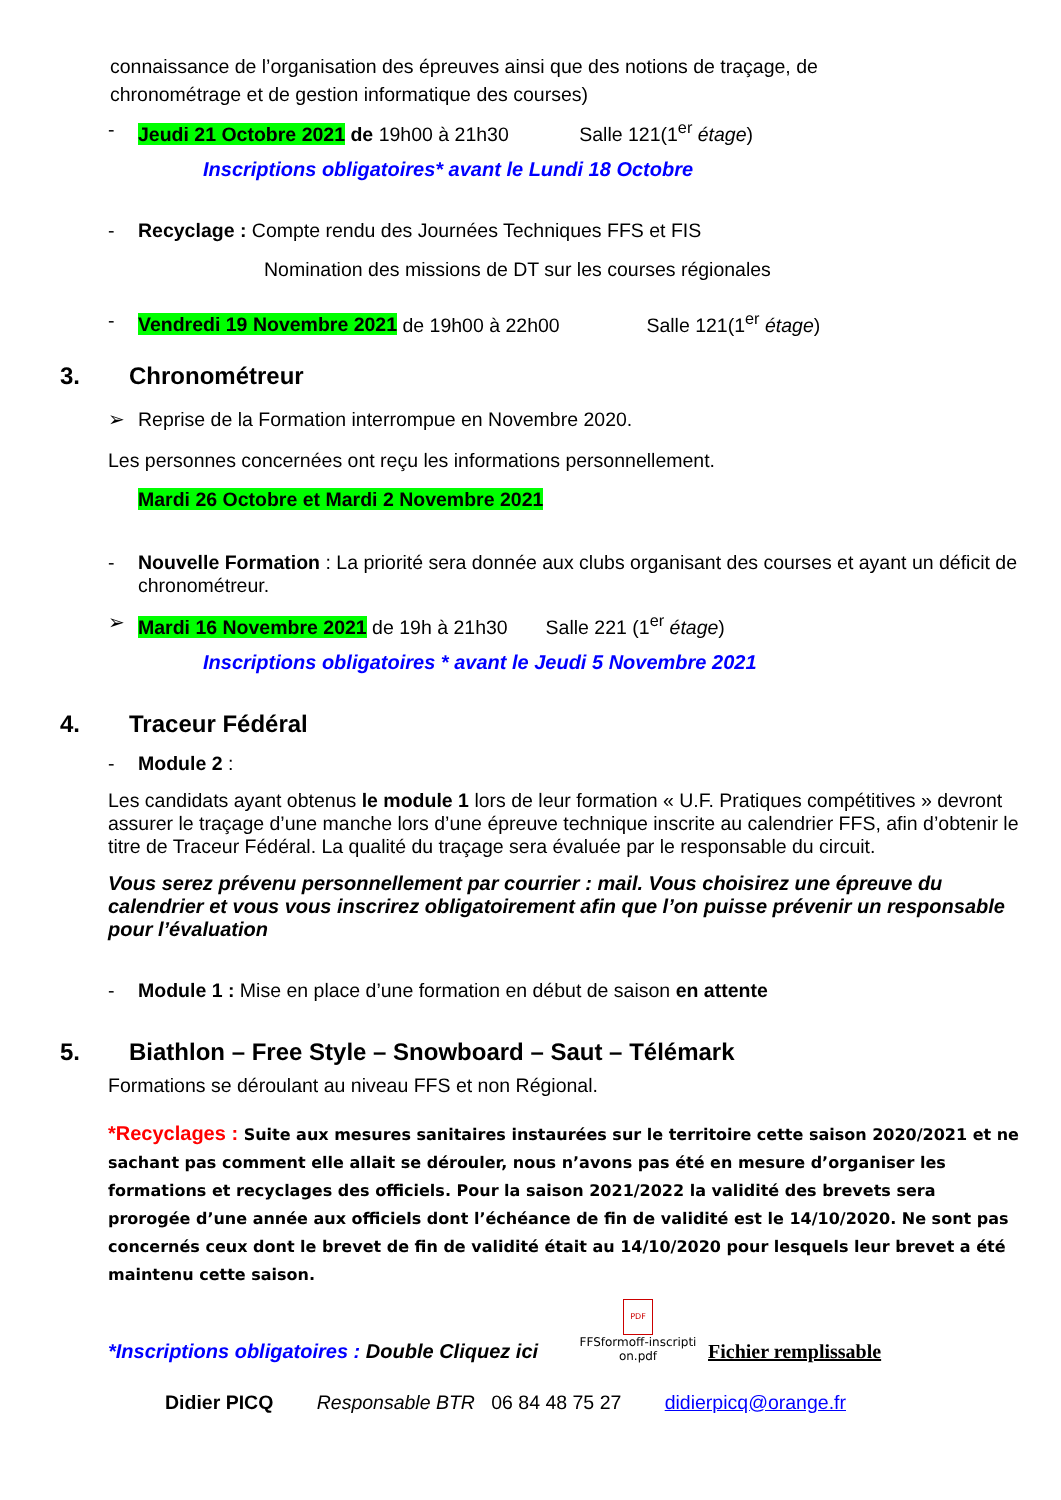connaissance de l’organisation des épreuves ainsi que des notions de traçage, de chronométrage et de gestion informatique des courses)
- Jeudi 21 Octobre 2021 de 19h00 à 21h30 Salle 121(1<sup>er</sup> étage)
Inscriptions obligatoires* avant le Lundi 18 Octobre
- Recyclage : Compte rendu des Journées Techniques FFS et FIS
Nomination des missions de DT sur les courses régionales
- Vendredi 19 Novembre 2021 de 19h00 à 22h00 Salle 121(1<sup>er</sup> étage)
3. Chronométreur
➢ Reprise de la Formation interrompue en Novembre 2020.
Les personnes concernées ont reçu les informations personnellement.
Mardi 26 Octobre et Mardi 2 Novembre 2021
- Nouvelle Formation : La priorité sera donnée aux clubs organisant des courses et ayant un déficit de chronométreur.
➢ Mardi 16 Novembre 2021 de 19h à 21h30 Salle 221 (1<sup>er</sup> étage)
Inscriptions obligatoires * avant le Jeudi 5 Novembre 2021
4. Traceur Fédéral
- Module 2 :
Les candidats ayant obtenus le module 1 lors de leur formation « U.F. Pratiques compétitives » devront assurer le traçage d’une manche lors d’une épreuve technique inscrite au calendrier FFS, afin d’obtenir le titre de Traceur Fédéral. La qualité du traçage sera évaluée par le responsable du circuit.
Vous serez prévenu personnellement par courrier : mail. Vous choisirez une épreuve du calendrier et vous vous inscrirez obligatoirement afin que l’on puisse prévenir un responsable pour l’évaluation
- Module 1 : Mise en place d’une formation en début de saison en attente
5. Biathlon – Free Style – Snowboard – Saut – Télémark
Formations se déroulant au niveau FFS et non Régional.
*Recyclages : Suite aux mesures sanitaires instaurées sur le territoire cette saison 2020/2021 et ne sachant pas comment elle allait se dérouler, nous n’avons pas été en mesure d’organiser les formations et recyclages des officiels. Pour la saison 2021/2022 la validité des brevets sera prorogée d’une année aux officiels dont l’échéance de fin de validité est le 14/10/2020. Ne sont pas concernés ceux dont le brevet de fin de validité était au 14/10/2020 pour lesquels leur brevet a été maintenu cette saison.
*Inscriptions obligatoires : Double Cliquez ici PDF
FFSformoff-inscripti on.pdf Fichier remplissable
Didier PICQ Responsable BTR 06 84 48 75 27 didierpicq@orange.fr